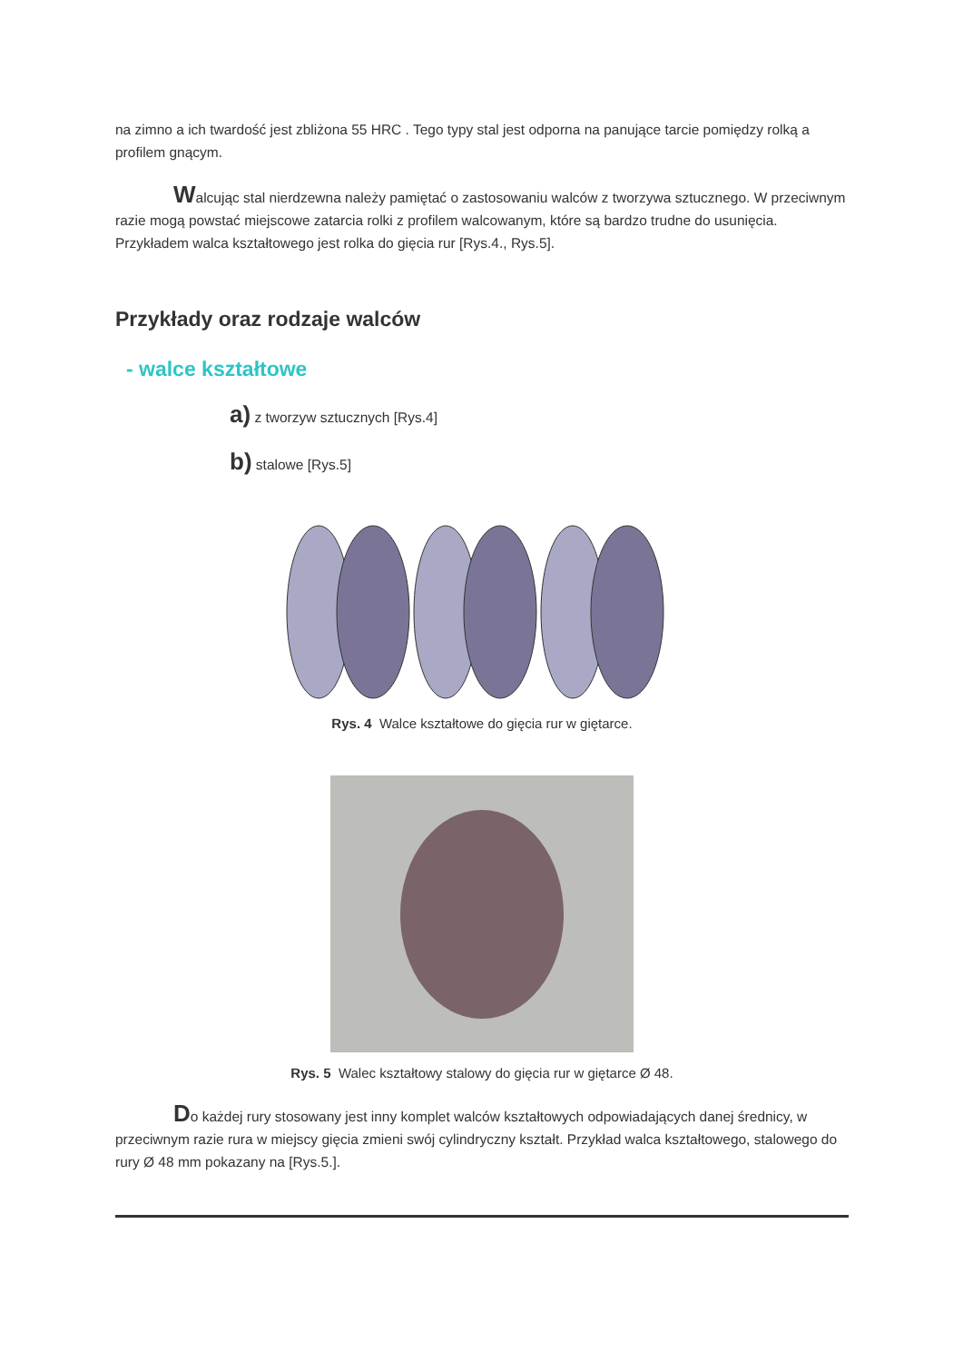na zimno a ich twardość jest zbliżona 55 HRC . Tego typy stal jest odporna na panujące tarcie pomiędzy rolką a profilem gnącym.
Walcując stal nierdzewna należy pamiętać o zastosowaniu walców z tworzywa sztucznego. W przeciwnym razie mogą powstać miejscowe zatarcia rolki z profilem walcowanym, które są bardzo trudne do usunięcia. Przykładem walca kształtowego jest rolka do gięcia rur [Rys.4., Rys.5].
Przykłady oraz rodzaje walców
- walce kształtowe
a) z tworzyw sztucznych [Rys.4]
b) stalowe [Rys.5]
Rys. 4 Walce kształtowe do gięcia rur w giętarce.
Rys. 5 Walec kształtowy stalowy do gięcia rur w giętarce Ø 48.
Do każdej rury stosowany jest inny komplet walców kształtowych odpowiadających danej średnicy, w przeciwnym razie rura w miejscy gięcia zmieni swój cylindryczny kształt. Przykład walca kształtowego, stalowego do rury Ø 48 mm pokazany na [Rys.5.].